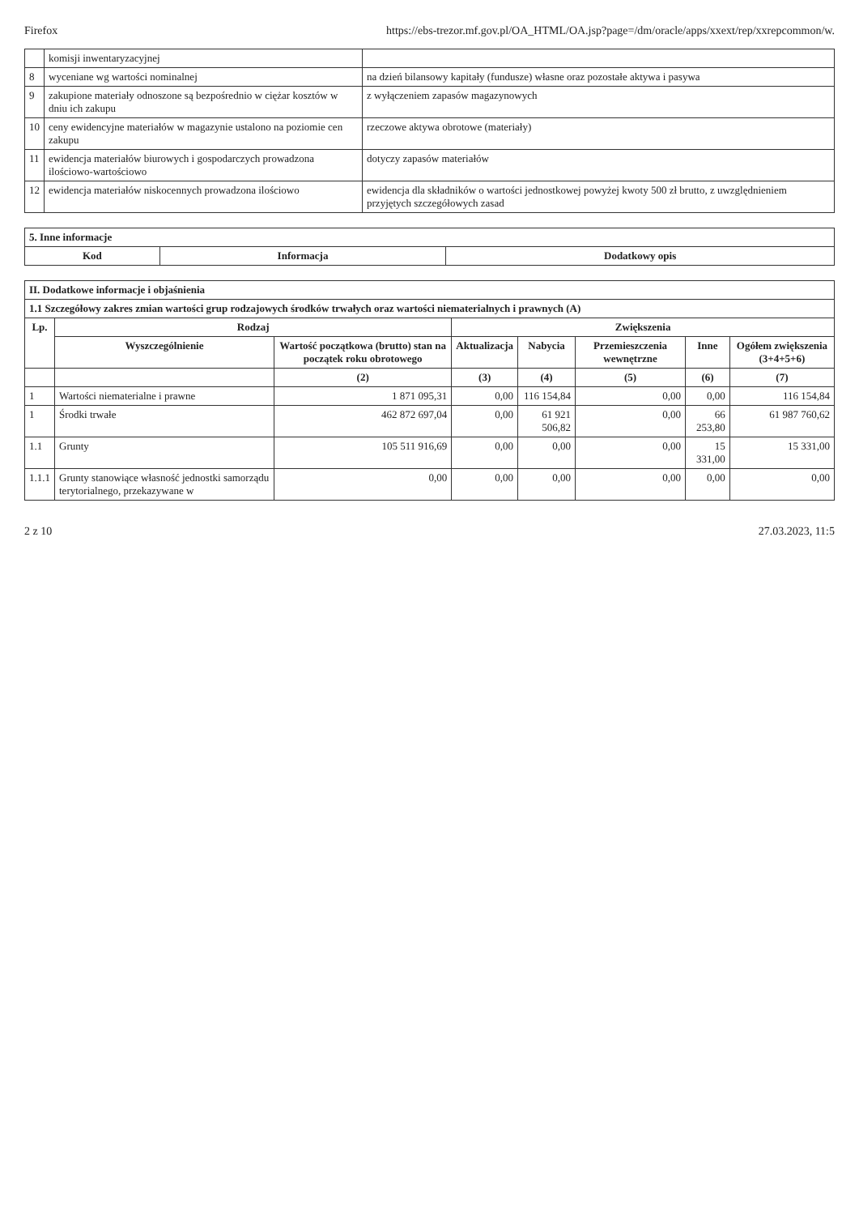Firefox https://ebs-trezor.mf.gov.pl/OA_HTML/OA.jsp?page=/dm/oracle/apps/xxext/rep/xxrepcommon/w.
| | komisji inwentaryzacyjnej | |
| 8 | wyceniane wg wartości nominalnej | na dzień bilansowy kapitały (fundusze) własne oraz pozostałe aktywa i pasywa |
| 9 | zakupione materiały odnoszone są bezpośrednio w ciężar kosztów w dniu ich zakupu | z wyłączeniem zapasów magazynowych |
| 10 | ceny ewidencyjne materiałów w magazynie ustalono na poziomie cen zakupu | rzeczowe aktywa obrotowe (materiały) |
| 11 | ewidencja materiałów biurowych i gospodarczych prowadzona ilościowo-wartościowo | dotyczy zapasów materiałów |
| 12 | ewidencja materiałów niskocennych prowadzona ilościowo | ewidencja dla składników o wartości jednostkowej powyżej kwoty 500 zł brutto, z uwzględnieniem przyjętych szczegółowych zasad |
| 5. Inne informacje | | |
| Kod | Informacja | Dodatkowy opis |
| II. Dodatkowe informacje i objaśnienia | | | | | | | |
| 1.1 Szczegółowy zakres zmian wartości grup rodzajowych środków trwałych oraz wartości niematerialnych i prawnych (A) | | | | | | | |
| Lp. | Rodzaj | | Zwiększenia | | | | |
| | Wyszczególnienie | Wartość początkowa (brutto) stan na początek roku obrotowego | Aktualizacja | Nabycia | Przemieszczenia wewnętrzne | Inne | Ogółem zwiększenia (3+4+5+6) |
| | | (2) | (3) | (4) | (5) | (6) | (7) |
| 1 | Wartości niematerialne i prawne | 1 871 095,31 | 0,00 | 116 154,84 | 0,00 | 0,00 | 116 154,84 |
| 1 | Środki trwałe | 462 872 697,04 | 0,00 | 61 921 506,82 | 0,00 | 66 253,80 | 61 987 760,62 |
| 1.1 | Grunty | 105 511 916,69 | 0,00 | 0,00 | 0,00 | 15 331,00 | 15 331,00 |
| 1.1.1 | Grunty stanowiące własność jednostki samorządu terytorialnego, przekazywane w | 0,00 | 0,00 | 0,00 | 0,00 | 0,00 | 0,00 |
2 z 10 27.03.2023, 11:5